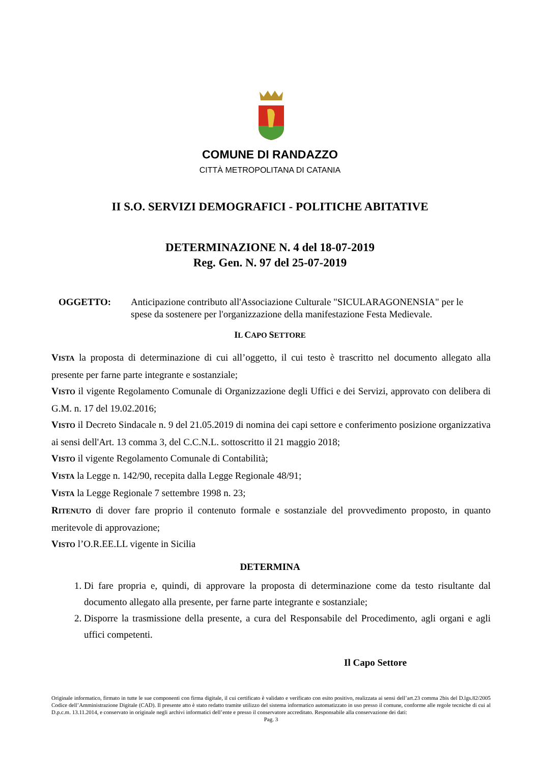COMUNE DI RANDAZZO
CITTÀ METROPOLITANA DI CATANIA
II S.O. SERVIZI DEMOGRAFICI - POLITICHE ABITATIVE
DETERMINAZIONE N. 4 del 18-07-2019
Reg. Gen. N. 97 del 25-07-2019
OGGETTO: Anticipazione contributo all'Associazione Culturale "SICULARAGONENSIA" per le spese da sostenere per l'organizzazione della manifestazione Festa Medievale.
IL CAPO SETTORE
VISTA la proposta di determinazione di cui all’oggetto, il cui testo è trascritto nel documento allegato alla presente per farne parte integrante e sostanziale;
VISTO il vigente Regolamento Comunale di Organizzazione degli Uffici e dei Servizi, approvato con delibera di G.M. n. 17 del 19.02.2016;
VISTO il Decreto Sindacale n. 9 del 21.05.2019 di nomina dei capi settore e conferimento posizione organizzativa ai sensi dell'Art. 13 comma 3, del C.C.N.L. sottoscritto il 21 maggio 2018;
VISTO il vigente Regolamento Comunale di Contabilità;
VISTA la Legge n. 142/90, recepita dalla Legge Regionale 48/91;
VISTA la Legge Regionale 7 settembre 1998 n. 23;
RITENUTO di dover fare proprio il contenuto formale e sostanziale del provvedimento proposto, in quanto meritevole di approvazione;
VISTO l’O.R.EE.LL vigente in Sicilia
DETERMINA
1. Di fare propria e, quindi, di approvare la proposta di determinazione come da testo risultante dal documento allegato alla presente, per farne parte integrante e sostanziale;
2. Disporre la trasmissione della presente, a cura del Responsabile del Procedimento, agli organi e agli uffici competenti.
Il Capo Settore
Originale informatico, firmato in tutte le sue componenti con firma digitale, il cui certificato è validato e verificato con esito positivo, realizzata ai sensi dell’art.23 comma 2bis del D.lgs.82/2005 Codice dell’Amministrazione Digitale (CAD). Il presente atto è stato redatto tramite utilizzo del sistema informatico automatizzato in uso presso il comune, conforme alle regole tecniche di cui al D.p.c.m. 13.11.2014, e conservato in originale negli archivi informatici dell’ente e presso il conservatore accreditato. Responsabile alla conservazione dei dati:
Pag. 3